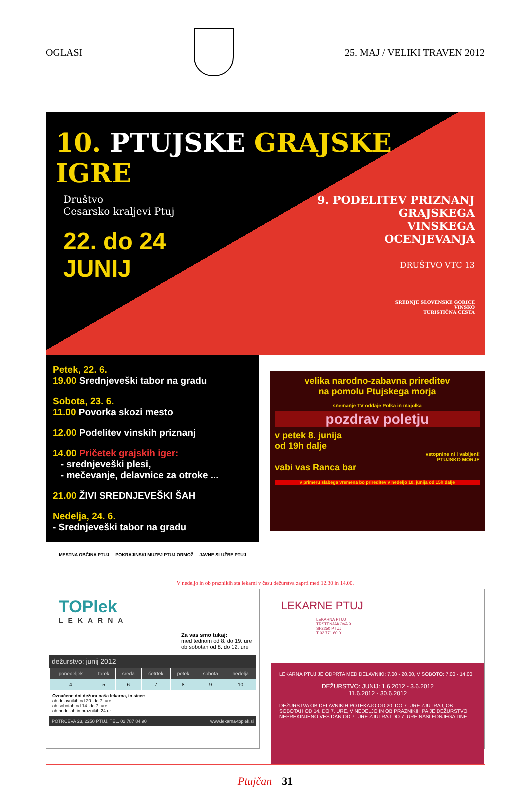OGLASI 25. MAJ / VELIKI TRAVEN 2012
10. PTUJSKE GRAJSKE IGRE
Društvo
Cesarsko kraljevi Ptuj
22. do 24
JUNIJ
9. PODELITEV PRIZNANJ
GRAJSKEGA
VINSKEGA
OCENJEVANJA
DRUŠTVO VTC 13
SREDNJE SLOVENSKE GORICE
VINSKO
TURISTIČNA CESTA
Petek, 22. 6.
19.00 Srednjeveški tabor na gradu
Sobota, 23. 6.
11.00 Povorka skozi mesto
12.00 Podelitev vinskih priznanj
14.00 Pričetek grajskih iger:
- srednjeveški plesi,
- mečevanje, delavnice za otroke ...
21.00 ŽIVI SREDNJEVEŠKI ŠAH
Nedelja, 24. 6.
- Srednjeveški tabor na gradu
MESTNA OBČINA PTUJ POKRAJINSKI MUZEJ PTUJ ORMOŽ JAVNE SLUŽBE PTUJ
velika narodno-zabavna prireditev
na pomolu Ptujskega morja
snemanje TV oddaje Polka in majolka
pozdrav poletju
v petek 8. junija
od 19h dalje
vstopnine ni ! vabljeni!
PTUJSKO MORJE
vabi vas Ranca bar
v primeru slabega vremena bo prireditev v nedeljo 10. junija od 15h dalje
V nedeljo in ob praznikih sta lekarni v času dežurstva zaprti med 12.30 in 14.00.
TOPlek
LEKARNA
Za vas smo tukaj:
med tednom od 8. do 19. ure
ob sobotah od 8. do 12. ure
dežurstvo: junij 2012
| ponedeljek | torek | sreda | četrtek | petek | sobota | nedelja |
| --- | --- | --- | --- | --- | --- | --- |
| 4 | 5 | 6 | 7 | 8 | 9 | 10 |
Označene dni dežura naša lekarna, in sicer:
ob delavnikih od 20. do 7. ure
ob sobotah od 14. do 7. ure
ob nedeljah in praznikih 24 ur
POTRČEVA 23, 2250 PTUJ, TEL. 02 787 84 90 www.lekarna-toplek.si
LEKARNE PTUJ
LEKARNA PTUJ
TRSTENJAKOVA 9
SI-2250 PTUJ
T 02 771 60 01
LEKARNA PTUJ JE ODPRTA MED DELAVNIKI: 7.00 - 20.00, V SOBOTO: 7.00 - 14.00
DEŽURSTVO: JUNIJ: 1.6.2012 - 3.6.2012
11.6.2012 - 30.6.2012
DEŽURSTVA OB DELAVNIKIH POTEKAJO OD 20. DO 7. URE ZJUTRAJ, OB SOBOTAH OD 14. DO 7. URE, V NEDELJO IN OB PRAZNIKIH PA JE DEŽURSTVO NEPREKINJENO VES DAN OD 7. URE ZJUTRAJ DO 7. URE NASLEDNJEGA DNE.
Ptujčan 31